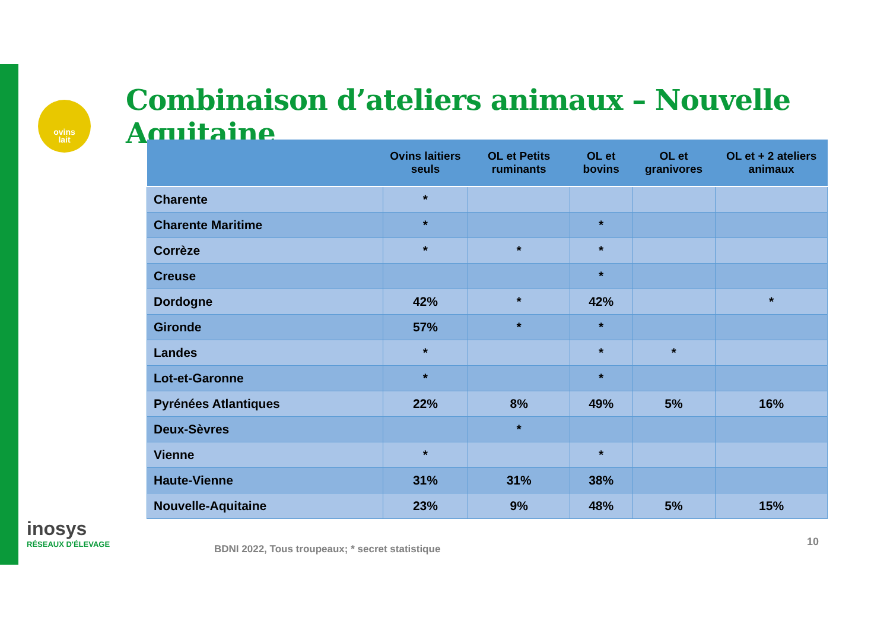ovins
lait
Combinaison d’ateliers animaux – Nouvelle Aquitaine
| | Ovins laitiers seuls | OL et Petits ruminants | OL et bovins | OL et granivores | OL et + 2 ateliers animaux |
| --- | --- | --- | --- | --- | --- |
| Charente | * | | | | |
| Charente Maritime | * | | * | | |
| Corrèze | * | * | * | | |
| Creuse | | | * | | |
| Dordogne | 42% | * | 42% | | * |
| Gironde | 57% | * | * | | |
| Landes | * | | * | * | |
| Lot-et-Garonne | * | | * | | |
| Pyrénées Atlantiques | 22% | 8% | 49% | 5% | 16% |
| Deux-Sèvres | | * | | | |
| Vienne | * | | * | | |
| Haute-Vienne | 31% | 31% | 38% | | |
| Nouvelle-Aquitaine | 23% | 9% | 48% | 5% | 15% |
inosys
RÉSEAUX D'ÉLEVAGE
BDNI 2022, Tous troupeaux; * secret statistique
10